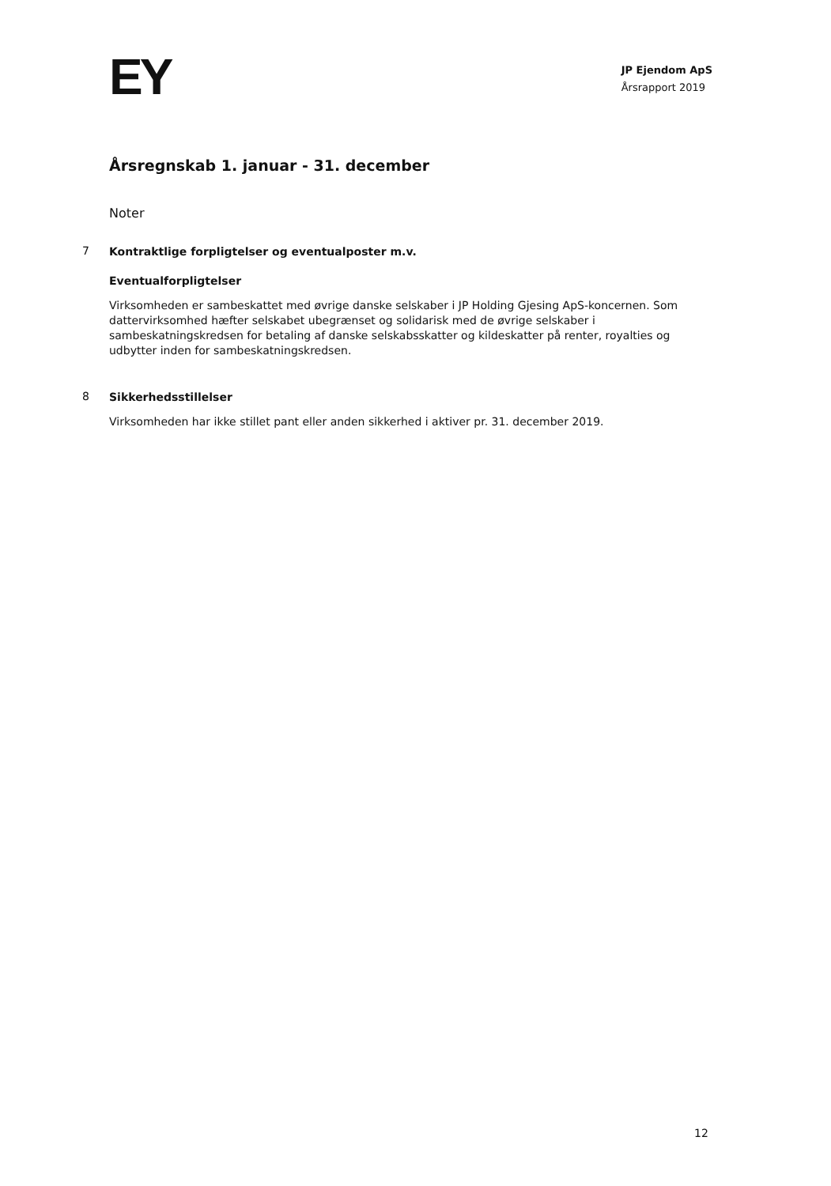EY
JP Ejendom ApS
Årsrapport 2019
Årsregnskab 1. januar - 31. december
Noter
7
Kontraktlige forpligtelser og eventualposter m.v.
Eventualforpligtelser
Virksomheden er sambeskattet med øvrige danske selskaber i JP Holding Gjesing ApS-koncernen. Som dattervirksomhed hæfter selskabet ubegrænset og solidarisk med de øvrige selskaber i sambeskatningskredsen for betaling af danske selskabsskatter og kildeskatter på renter, royalties og udbytter inden for sambeskatningskredsen.
8
Sikkerhedsstillelser
Virksomheden har ikke stillet pant eller anden sikkerhed i aktiver pr. 31. december 2019.
12